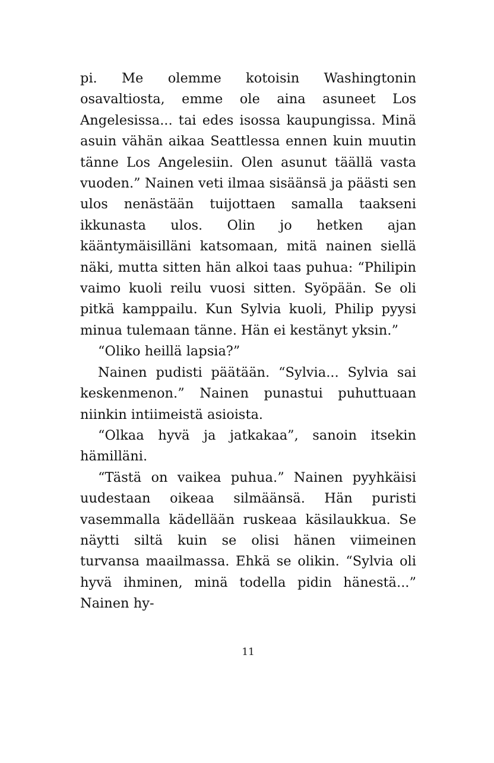pi. Me olemme kotoisin Washingtonin osavaltiosta, emme ole aina asuneet Los Angelesissa... tai edes isossa kaupungissa. Minä asuin vähän aikaa Seattlessa ennen kuin muutin tänne Los Angelesiin. Olen asunut täällä vasta vuoden.” Nainen veti ilmaa sisäänsä ja päästi sen ulos nenästään tuijottaen samalla taakseni ikkunasta ulos. Olin jo hetken ajan kääntymäisilläni katsomaan, mitä nainen siellä näki, mutta sitten hän alkoi taas puhua: “Philipin vaimo kuoli reilu vuosi sitten. Syöpään. Se oli pitkä kamppailu. Kun Sylvia kuoli, Philip pyysi minua tulemaan tänne. Hän ei kestänyt yksin.”
“Oliko heillä lapsia?”
Nainen pudisti päätään. “Sylvia... Sylvia sai keskenmenon.” Nainen punastui puhuttuaan niinkin intiimeistä asioista.
“Olkaa hyvä ja jatkakaa”, sanoin itsekin hämilläni.
“Tästä on vaikea puhua.” Nainen pyyhkäisi uudestaan oikeaa silmäänsä. Hän puristi vasemmalla kädellään ruskeaa käsilaukkua. Se näytti siltä kuin se olisi hänen viimeinen turvansa maailmassa. Ehkä se olikin. “Sylvia oli hyvä ihminen, minä todella pidin hänestä...” Nainen hy-
11